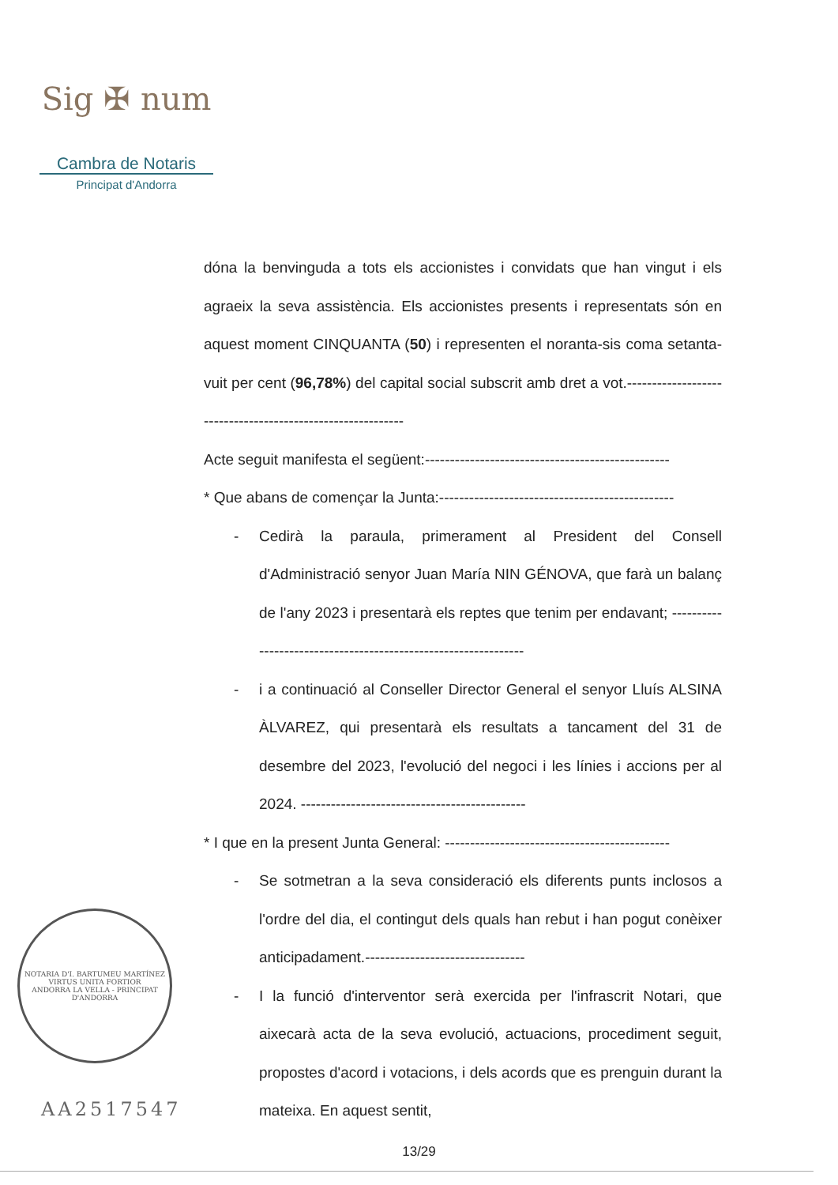Sig ✠ num
Cambra de Notaris
Principat d'Andorra
dóna la benvinguda a tots els accionistes i convidats que han vingut i els agraeix la seva assistència. Els accionistes presents i representats són en aquest moment CINQUANTA (50) i representen el noranta-sis coma setanta-vuit per cent (96,78%) del capital social subscrit amb dret a vot.-----------------------------------------------------------
Acte seguit manifesta el següent:-------------------------------------------------
* Que abans de començar la Junta:-----------------------------------------------
- Cedirà la paraula, primerament al President del Consell d'Administració senyor Juan María NIN GÉNOVA, que farà un balanç de l'any 2023 i presentarà els reptes que tenim per endavant; ---------------------------------------------------------------
- i a continuació al Conseller Director General el senyor Lluís ALSINA ÀLVAREZ, qui presentarà els resultats a tancament del 31 de desembre del 2023, l'evolució del negoci i les línies i accions per al 2024. ---------------------------------------------
* I que en la present Junta General: ---------------------------------------------
- Se sotmetran a la seva consideració els diferents punts inclosos a l'ordre del dia, el contingut dels quals han rebut i han pogut conèixer anticipadament.--------------------------------
- I la funció d'interventor serà exercida per l'infrascrit Notari, que aixecarà acta de la seva evolució, actuacions, procediment seguit, propostes d'acord i votacions, i dels acords que es prenguin durant la mateixa. En aquest sentit,
NOTARIA D'I. BARTUMEU MARTÍNEZ
VIRTUS UNITA FORTIOR
ANDORRA LA VELLA - PRINCIPAT D'ANDORRA
AA2517547
13/29